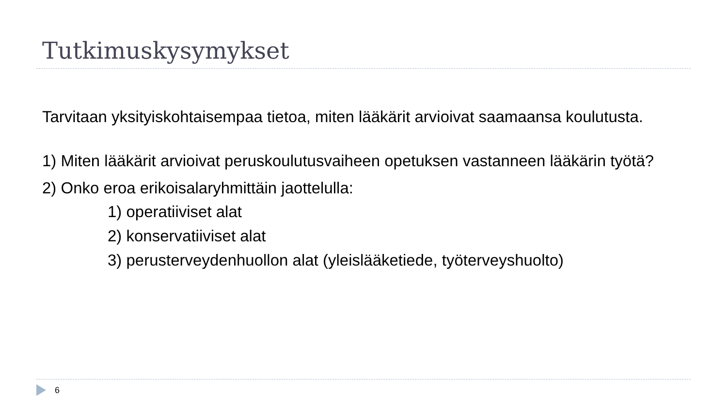Tutkimuskysymykset
Tarvitaan yksityiskohtaisempaa tietoa, miten lääkärit arvioivat saamaansa koulutusta.
1) Miten lääkärit arvioivat peruskoulutusvaiheen opetuksen vastanneen lääkärin työtä?
2) Onko eroa erikoisalaryhmittäin jaottelulla:
1) operatiiviset alat
2) konservatiiviset alat
3) perusterveydenhuollon alat (yleislääketiede, työterveyshuolto)
6